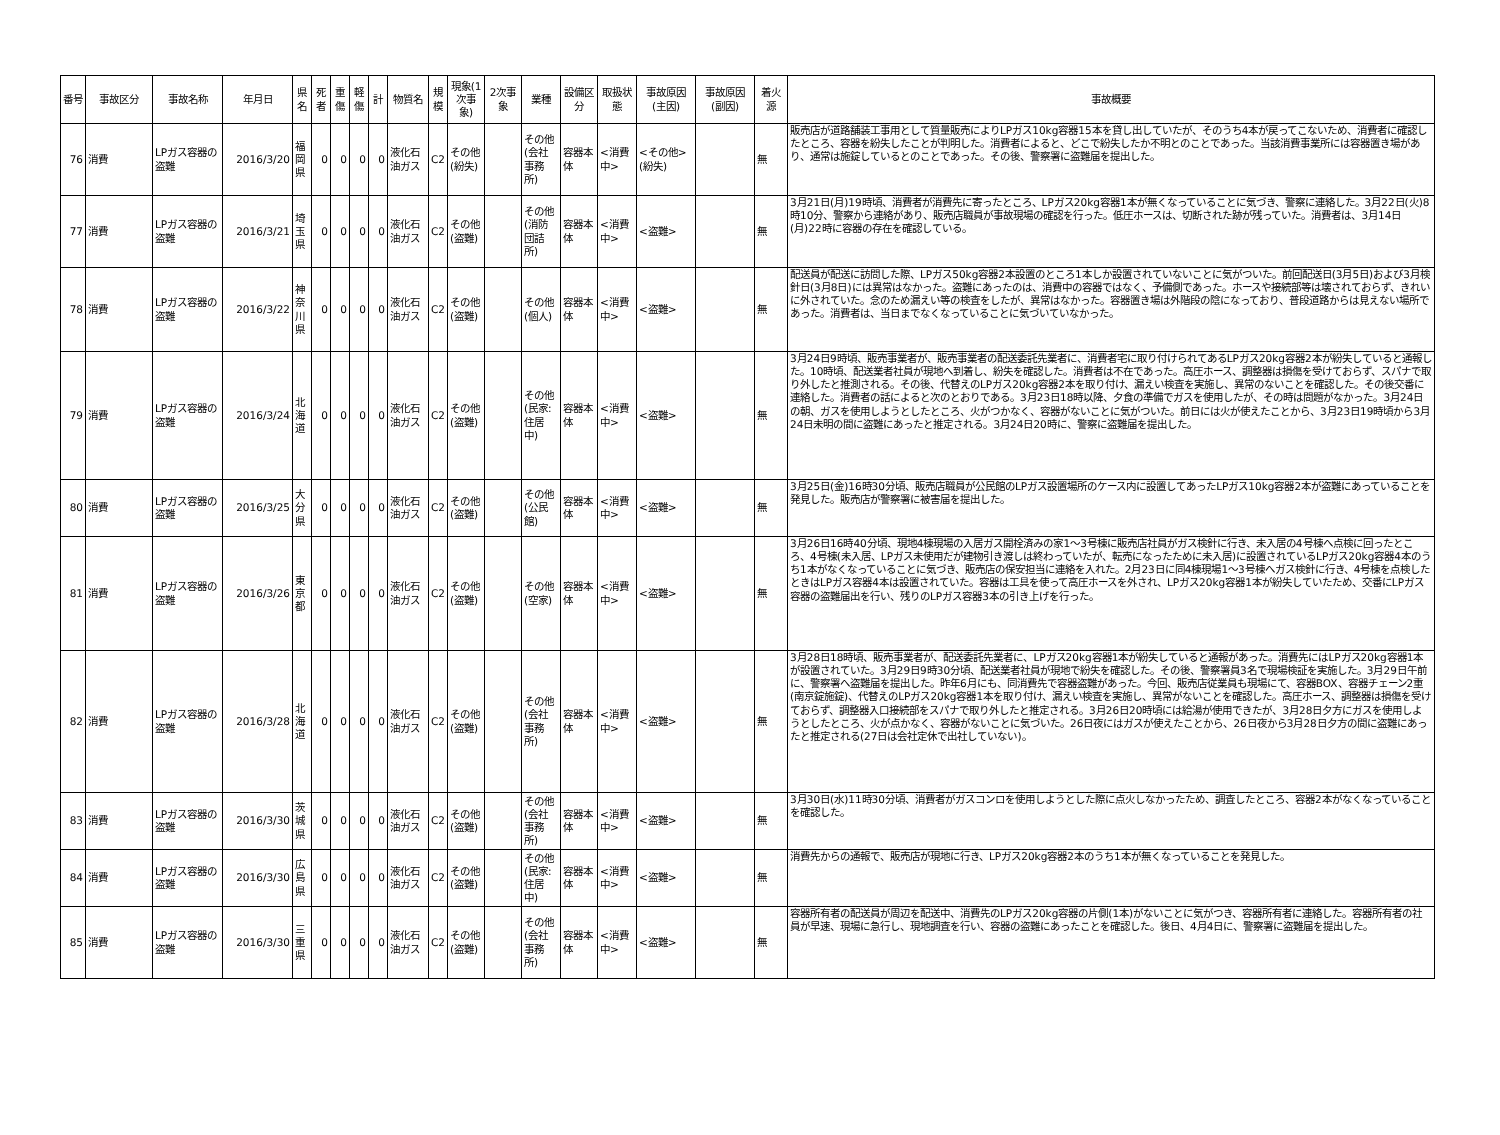| 番号 | 事故区分 | 事故名称 | 年月日 | 県名 | 死者 | 重傷 | 軽傷 | 計 | 物質名 | 規模 | 現象(1次事象) | 2次事象 | 業種 | 設備区分 | 取扱状態 | 事故原因(主因) | 事故原因(副因) | 着火源 | 事故概要 |
| --- | --- | --- | --- | --- | --- | --- | --- | --- | --- | --- | --- | --- | --- | --- | --- | --- | --- | --- | --- |
| 76 | 消費 | LPガス容器の盗難 | 2016/3/20 | 福岡県 | 0 | 0 | 0 | 0 | 液化石油ガス | C2 | その他(紛失) | | その他(会社事務所) | 容器本体 | <消費中> | <その他>(紛失) | | 無 | 販売店が道路舗装工事用として質量販売によりLPガス10kg容器15本を貸し出していたが、そのうち4本が戻ってこないため、消費者に確認したところ、容器を紛失したことが判明した。消費者によると、どこで紛失したか不明とのことであった。当該消費事業所には容器置き場があり、通常は施錠しているとのことであった。その後、警察署に盗難届を提出した。 |
| 77 | 消費 | LPガス容器の盗難 | 2016/3/21 | 埼玉県 | 0 | 0 | 0 | 0 | 液化石油ガス | C2 | その他(盗難) | | その他(消防団詰所) | 容器本体 | <消費中> | <盗難> | | 無 | 3月21日(月)19時頃、消費者が消費先に寄ったところ、LPガス20kg容器1本が無くなっていることに気づき、警察に連絡した。3月22日(火)8時10分、警察から連絡があり、販売店職員が事故現場の確認を行った。低圧ホースは、切断された跡が残っていた。消費者は、3月14日(月)22時に容器の存在を確認している。 |
| 78 | 消費 | LPガス容器の盗難 | 2016/3/22 | 神奈川県 | 0 | 0 | 0 | 0 | 液化石油ガス | C2 | その他(盗難) | | その他(個人) | 容器本体 | <消費中> | <盗難> | | 無 | 配送員が配送に訪問した際、LPガス50kg容器2本設置のところ1本しか設置されていないことに気がついた。前回配送日(3月5日)および3月検針日(3月8日)には異常はなかった。盗難にあったのは、消費中の容器ではなく、予備側であった。ホースや接続部等は壊されておらず、きれいに外されていた。念のため漏えい等の検査をしたが、異常はなかった。容器置き場は外階段の陰になっており、普段道路からは見えない場所であった。消費者は、当日までなくなっていることに気づいていなかった。 |
| 79 | 消費 | LPガス容器の盗難 | 2016/3/24 | 北海道 | 0 | 0 | 0 | 0 | 液化石油ガス | C2 | その他(盗難) | | その他(民家:住居中) | 容器本体 | <消費中> | <盗難> | | 無 | 3月24日9時頃、販売事業者が、販売事業者の配送委託先業者に、消費者宅に取り付けられてあるLPガス20kg容器2本が紛失していると通報した。10時頃、配送業者社員が現地へ到着し、紛失を確認した。消費者は不在であった。高圧ホース、調整器は損傷を受けておらず、スパナで取り外したと推測される。その後、代替えのLPガス20kg容器2本を取り付け、漏えい検査を実施し、異常のないことを確認した。その後交番に連絡した。消費者の話によると次のとおりである。3月23日18時以降、夕食の準備でガスを使用したが、その時は問題がなかった。3月24日の朝、ガスを使用しようとしたところ、火がつかなく、容器がないことに気がついた。前日には火が使えたことから、3月23日19時頃から3月24日未明の間に盗難にあったと推定される。3月24日20時に、警察に盗難届を提出した。 |
| 80 | 消費 | LPガス容器の盗難 | 2016/3/25 | 大分県 | 0 | 0 | 0 | 0 | 液化石油ガス | C2 | その他(盗難) | | その他(公民館) | 容器本体 | <消費中> | <盗難> | | 無 | 3月25日(金)16時30分頃、販売店職員が公民館のLPガス設置場所のケース内に設置してあったLPガス10kg容器2本が盗難にあっていることを発見した。販売店が警察署に被害届を提出した。 |
| 81 | 消費 | LPガス容器の盗難 | 2016/3/26 | 東京都 | 0 | 0 | 0 | 0 | 液化石油ガス | C2 | その他(盗難) | | その他(空家) | 容器本体 | <消費中> | <盗難> | | 無 | 3月26日16時40分頃、現地4棟現場の入居ガス開栓済みの家1～3号棟に販売店社員がガス検針に行き、未入居の4号棟へ点検に回ったところ、4号棟(未入居、LPガス未使用だが建物引き渡しは終わっていたが、転売になったために未入居)に設置されているLPガス20kg容器4本のうち1本がなくなっていることに気づき、販売店の保安担当に連絡を入れた。2月23日に同4棟現場1～3号棟へガス検針に行き、4号棟を点検したときはLPガス容器4本は設置されていた。容器は工具を使って高圧ホースを外され、LPガス20kg容器1本が紛失していたため、交番にLPガス容器の盗難届出を行い、残りのLPガス容器3本の引き上げを行った。 |
| 82 | 消費 | LPガス容器の盗難 | 2016/3/28 | 北海道 | 0 | 0 | 0 | 0 | 液化石油ガス | C2 | その他(盗難) | | その他(会社事務所) | 容器本体 | <消費中> | <盗難> | | 無 | 3月28日18時頃、販売事業者が、配送委託先業者に、LPガス20kg容器1本が紛失していると通報があった。消費先にはLPガス20kg容器1本が設置されていた。3月29日9時30分頃、配送業者社員が現地で紛失を確認した。その後、警察署員3名で現場検証を実施した。3月29日午前に、警察署へ盗難届を提出した。昨年6月にも、同消費先で容器盗難があった。今回、販売店従業員も現場にて、容器BOX、容器チェーン2重(南京錠施錠)、代替えのLPガス20kg容器1本を取り付け、漏えい検査を実施し、異常がないことを確認した。高圧ホース、調整器は損傷を受けておらず、調整器入口接続部をスパナで取り外したと推定される。3月26日20時頃には給湯が使用できたが、3月28日夕方にガスを使用しようとしたところ、火が点かなく、容器がないことに気づいた。26日夜にはガスが使えたことから、26日夜から3月28日夕方の間に盗難にあったと推定される(27日は会社定休で出社していない)。 |
| 83 | 消費 | LPガス容器の盗難 | 2016/3/30 | 茨城県 | 0 | 0 | 0 | 0 | 液化石油ガス | C2 | その他(盗難) | | その他(会社事務所) | 容器本体 | <消費中> | <盗難> | | 無 | 3月30日(水)11時30分頃、消費者がガスコンロを使用しようとした際に点火しなかったため、調査したところ、容器2本がなくなっていることを確認した。 |
| 84 | 消費 | LPガス容器の盗難 | 2016/3/30 | 広島県 | 0 | 0 | 0 | 0 | 液化石油ガス | C2 | その他(盗難) | | その他(民家:住居中) | 容器本体 | <消費中> | <盗難> | | 無 | 消費先からの通報で、販売店が現地に行き、LPガス20kg容器2本のうち1本が無くなっていることを発見した。 |
| 85 | 消費 | LPガス容器の盗難 | 2016/3/30 | 三重県 | 0 | 0 | 0 | 0 | 液化石油ガス | C2 | その他(盗難) | | その他(会社事務所) | 容器本体 | <消費中> | <盗難> | | 無 | 容器所有者の配送員が周辺を配送中、消費先のLPガス20kg容器の片側(1本)がないことに気がつき、容器所有者に連絡した。容器所有者の社員が早速、現場に急行し、現地調査を行い、容器の盗難にあったことを確認した。後日、4月4日に、警察署に盗難届を提出した。 |